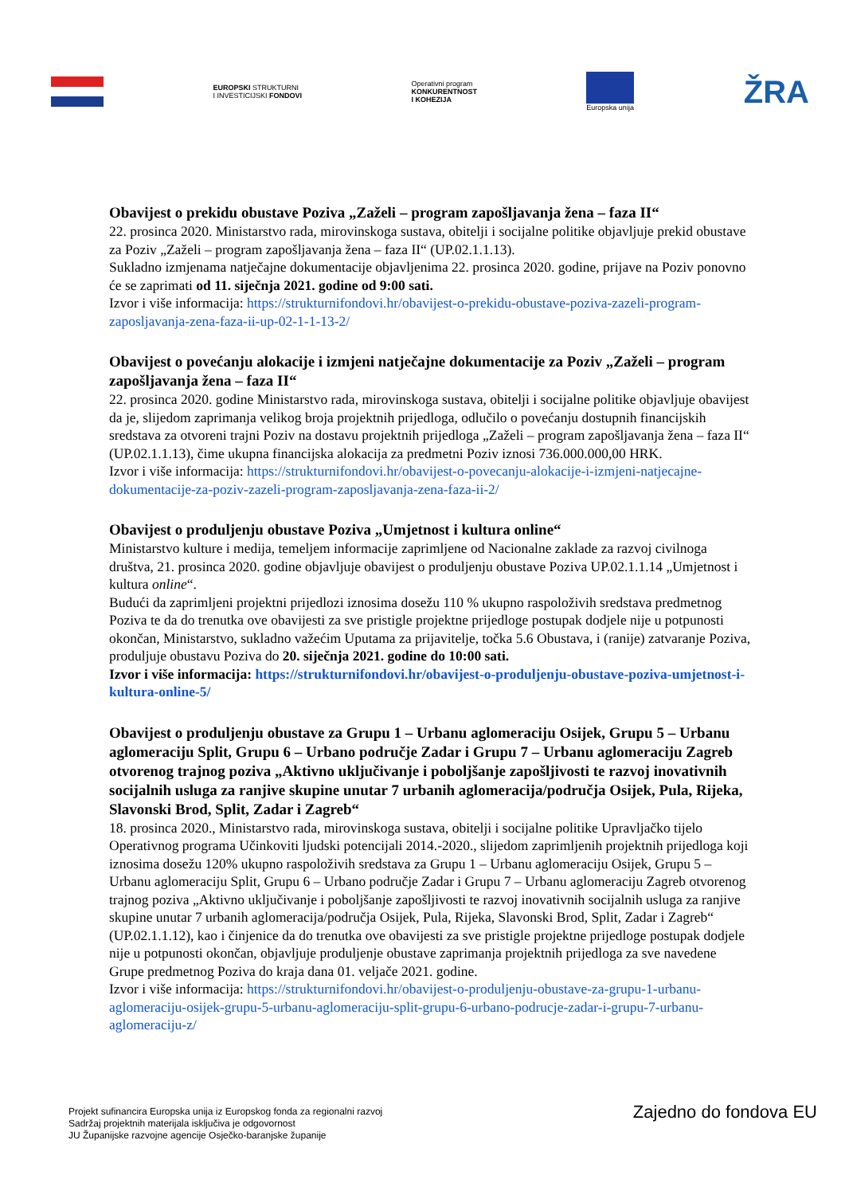EUROPSKI STRUKTURNI
I INVESTICIJSKI FONDOVI
Operativni program
KONKURENTNOST
I KOHEZIJA
Europska unija
ŽRA
Obavijest o prekidu obustave Poziva „Zaželi – program zapošljavanja žena – faza II“
22. prosinca 2020. Ministarstvo rada, mirovinskoga sustava, obitelji i socijalne politike objavljuje prekid obustave za Poziv „Zaželi – program zapošljavanja žena – faza II“ (UP.02.1.1.13).
Sukladno izmjenama natječajne dokumentacije objavljenima 22. prosinca 2020. godine, prijave na Poziv ponovno će se zaprimati od 11. siječnja 2021. godine od 9:00 sati.
Izvor i više informacija: https://strukturnifondovi.hr/obavijest-o-prekidu-obustave-poziva-zazeli-program-zaposljavanja-zena-faza-ii-up-02-1-1-13-2/
Obavijest o povećanju alokacije i izmjeni natječajne dokumentacije za Poziv „Zaželi – program zapošljavanja žena – faza II“
22. prosinca 2020. godine Ministarstvo rada, mirovinskoga sustava, obitelji i socijalne politike objavljuje obavijest da je, slijedom zaprimanja velikog broja projektnih prijedloga, odlučilo o povećanju dostupnih financijskih sredstava za otvoreni trajni Poziv na dostavu projektnih prijedloga „Zaželi – program zapošljavanja žena – faza II“ (UP.02.1.1.13), čime ukupna financijska alokacija za predmetni Poziv iznosi 736.000.000,00 HRK.
Izvor i više informacija: https://strukturnifondovi.hr/obavijest-o-povecanju-alokacije-i-izmjeni-natjecajne-dokumentacije-za-poziv-zazeli-program-zaposljavanja-zena-faza-ii-2/
Obavijest o produljenju obustave Poziva „Umjetnost i kultura online“
Ministarstvo kulture i medija, temeljem informacije zaprimljene od Nacionalne zaklade za razvoj civilnoga društva, 21. prosinca 2020. godine objavljuje obavijest o produljenju obustave Poziva UP.02.1.1.14 „Umjetnost i kultura online“.
Budući da zaprimljeni projektni prijedlozi iznosima dosežu 110 % ukupno raspoloživih sredstava predmetnog Poziva te da do trenutka ove obavijesti za sve pristigle projektne prijedloge postupak dodjele nije u potpunosti okončan, Ministarstvo, sukladno važećim Uputama za prijavitelje, točka 5.6 Obustava, i (ranije) zatvaranje Poziva, produljuje obustavu Poziva do 20. siječnja 2021. godine do 10:00 sati.
Izvor i više informacija: https://strukturnifondovi.hr/obavijest-o-produljenju-obustave-poziva-umjetnost-i-kultura-online-5/
Obavijest o produljenju obustave za Grupu 1 – Urbanu aglomeraciju Osijek, Grupu 5 – Urbanu aglomeraciju Split, Grupu 6 – Urbano područje Zadar i Grupu 7 – Urbanu aglomeraciju Zagreb otvorenog trajnog poziva „Aktivno uključivanje i poboljšanje zapošljivosti te razvoj inovativnih socijalnih usluga za ranjive skupine unutar 7 urbanih aglomeracija/područja Osijek, Pula, Rijeka, Slavonski Brod, Split, Zadar i Zagreb“
18. prosinca 2020., Ministarstvo rada, mirovinskoga sustava, obitelji i socijalne politike Upravljačko tijelo Operativnog programa Učinkoviti ljudski potencijali 2014.-2020., slijedom zaprimljenih projektnih prijedloga koji iznosima dosežu 120% ukupno raspoloživih sredstava za Grupu 1 – Urbanu aglomeraciju Osijek, Grupu 5 – Urbanu aglomeraciju Split, Grupu 6 – Urbano područje Zadar i Grupu 7 – Urbanu aglomeraciju Zagreb otvorenog trajnog poziva „Aktivno uključivanje i poboljšanje zapošljivosti te razvoj inovativnih socijalnih usluga za ranjive skupine unutar 7 urbanih aglomeracija/područja Osijek, Pula, Rijeka, Slavonski Brod, Split, Zadar i Zagreb“ (UP.02.1.1.12), kao i činjenice da do trenutka ove obavijesti za sve pristigle projektne prijedloge postupak dodjele nije u potpunosti okončan, objavljuje produljenje obustave zaprimanja projektnih prijedloga za sve navedene Grupe predmetnog Poziva do kraja dana 01. veljače 2021. godine.
Izvor i više informacija: https://strukturnifondovi.hr/obavijest-o-produljenju-obustave-za-grupu-1-urbanu-aglomeraciju-osijek-grupu-5-urbanu-aglomeraciju-split-grupu-6-urbano-podrucje-zadar-i-grupu-7-urbanu-aglomeraciju-z/
Projekt sufinancira Europska unija iz Europskog fonda za regionalni razvoj
Sadržaj projektnih materijala isključiva je odgovornost
JU Županijske razvojne agencije Osječko-baranjske županije
Zajedno do fondova EU